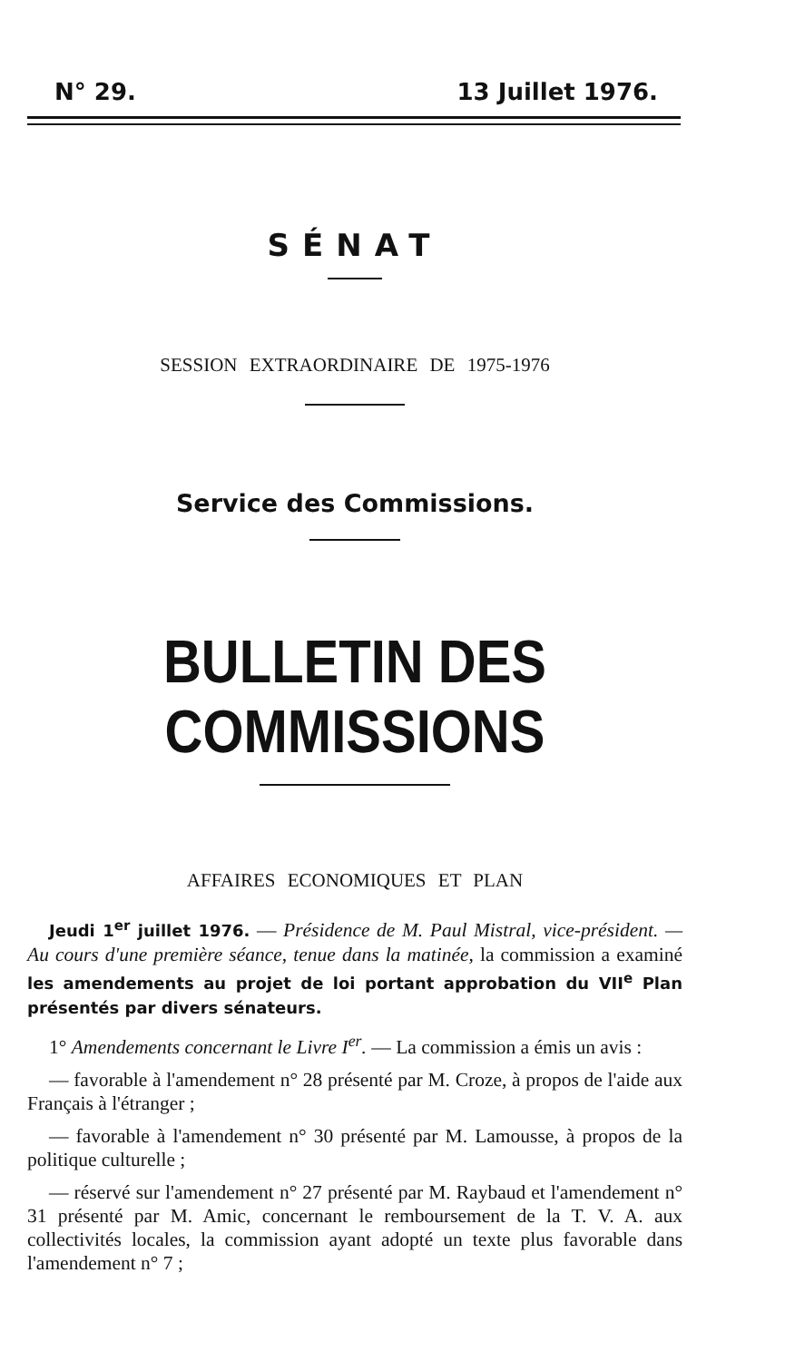N° 29. 13 Juillet 1976.
SÉNAT
SESSION EXTRAORDINAIRE DE 1975-1976
Service des Commissions.
BULLETIN DES COMMISSIONS
AFFAIRES ECONOMIQUES ET PLAN
Jeudi 1<sup>er</sup> juillet 1976. — Présidence de M. Paul Mistral, vice-président. — Au cours d'une première séance, tenue dans la matinée, la commission a examiné les amendements au projet de loi portant approbation du VII<sup>e</sup> Plan présentés par divers sénateurs.
1° Amendements concernant le Livre I<sup>er</sup>. — La commission a émis un avis :
— favorable à l'amendement n° 28 présenté par M. Croze, à propos de l'aide aux Français à l'étranger ;
— favorable à l'amendement n° 30 présenté par M. Lamousse, à propos de la politique culturelle ;
— réservé sur l'amendement n° 27 présenté par M. Raybaud et l'amendement n° 31 présenté par M. Amic, concernant le remboursement de la T. V. A. aux collectivités locales, la commission ayant adopté un texte plus favorable dans l'amendement n° 7 ;